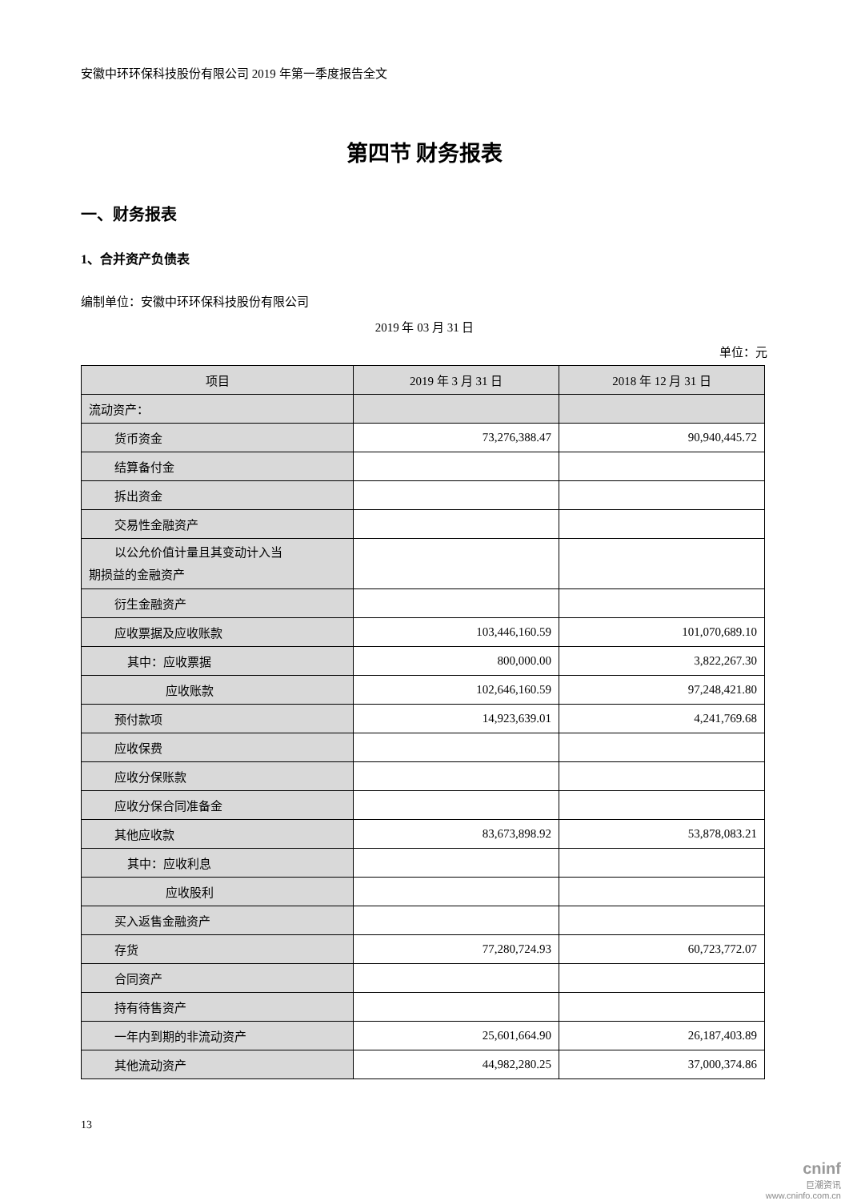安徽中环环保科技股份有限公司 2019 年第一季度报告全文
第四节 财务报表
一、财务报表
1、合并资产负债表
编制单位：安徽中环环保科技股份有限公司
2019 年 03 月 31 日
单位：元
| 项目 | 2019 年 3 月 31 日 | 2018 年 12 月 31 日 |
| --- | --- | --- |
| 流动资产： | | |
| 货币资金 | 73,276,388.47 | 90,940,445.72 |
| 结算备付金 | | |
| 拆出资金 | | |
| 交易性金融资产 | | |
| 以公允价值计量且其变动计入当 期损益的金融资产 | | |
| 衍生金融资产 | | |
| 应收票据及应收账款 | 103,446,160.59 | 101,070,689.10 |
| 其中：应收票据 | 800,000.00 | 3,822,267.30 |
| 应收账款 | 102,646,160.59 | 97,248,421.80 |
| 预付款项 | 14,923,639.01 | 4,241,769.68 |
| 应收保费 | | |
| 应收分保账款 | | |
| 应收分保合同准备金 | | |
| 其他应收款 | 83,673,898.92 | 53,878,083.21 |
| 其中：应收利息 | | |
| 应收股利 | | |
| 买入返售金融资产 | | |
| 存货 | 77,280,724.93 | 60,723,772.07 |
| 合同资产 | | |
| 持有待售资产 | | |
| 一年内到期的非流动资产 | 25,601,664.90 | 26,187,403.89 |
| 其他流动资产 | 44,982,280.25 | 37,000,374.86 |
13
cninf
巨潮资讯
www.cninfo.com.cn